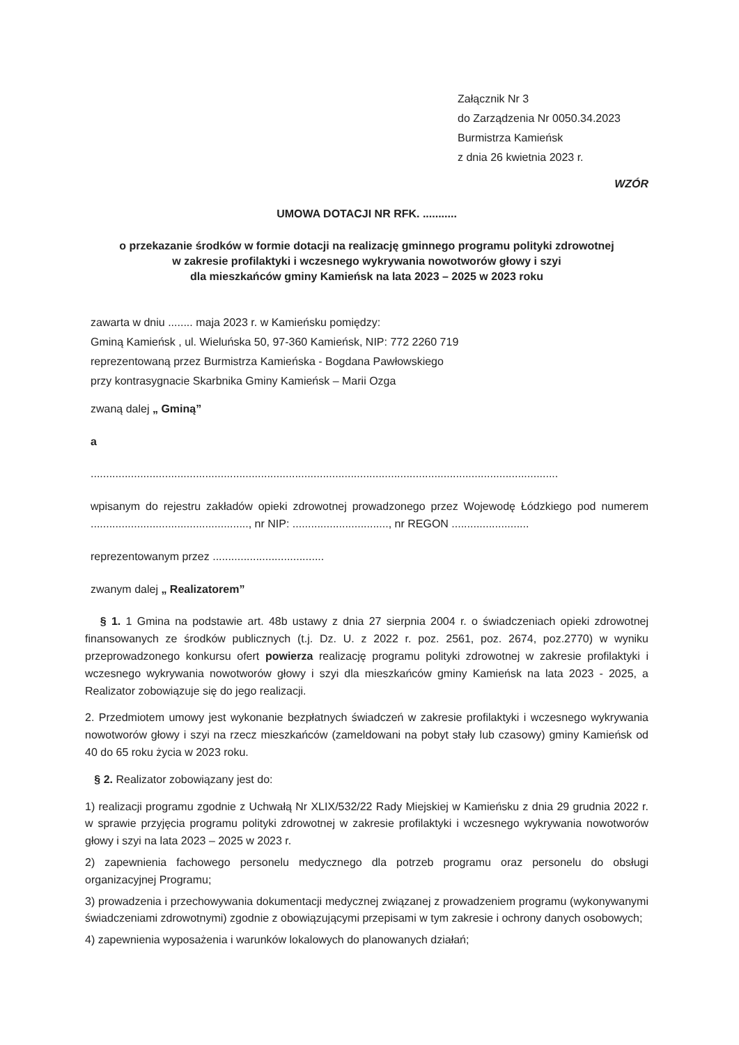Załącznik Nr 3
do Zarządzenia Nr 0050.34.2023
Burmistrza Kamieńsk
z dnia 26 kwietnia 2023 r.
WZÓR
UMOWA DOTACJI NR RFK. ...........
o przekazanie środków w formie dotacji na realizację gminnego programu polityki zdrowotnej
w zakresie profilaktyki i wczesnego wykrywania nowotworów głowy i szyi
dla mieszkańców gminy Kamieńsk na lata 2023 – 2025 w 2023 roku
zawarta w dniu ........ maja 2023 r. w Kamieńsku pomiędzy:
Gminą Kamieńsk , ul. Wieluńska 50, 97-360 Kamieńsk, NIP: 772 2260 719
reprezentowaną przez Burmistrza Kamieńska - Bogdana Pawłowskiego
przy kontrasygnacie Skarbnika Gminy Kamieńsk – Marii Ozga
zwaną dalej „ Gminą”
a
.......................................................................................................................................................
wpisanym do rejestru zakładów opieki zdrowotnej prowadzonego przez Wojewodę Łódzkiego pod numerem ..................................................., nr NIP: ..............................., nr REGON .........................
reprezentowanym przez ....................................
zwanym dalej „ Realizatorem”
§ 1. 1 Gmina na podstawie art. 48b ustawy z dnia 27 sierpnia 2004 r. o świadczeniach opieki zdrowotnej finansowanych ze środków publicznych (t.j. Dz. U. z 2022 r. poz. 2561, poz. 2674, poz.2770) w wyniku przeprowadzonego konkursu ofert powierza realizację programu polityki zdrowotnej w zakresie profilaktyki i wczesnego wykrywania nowotworów głowy i szyi dla mieszkańców gminy Kamieńsk na lata 2023 - 2025, a Realizator zobowiązuje się do jego realizacji.
2. Przedmiotem umowy jest wykonanie bezpłatnych świadczeń w zakresie profilaktyki i wczesnego wykrywania nowotworów głowy i szyi na rzecz mieszkańców (zameldowani na pobyt stały lub czasowy) gminy Kamieńsk od 40 do 65 roku życia w 2023 roku.
§ 2. Realizator zobowiązany jest do:
1) realizacji programu zgodnie z Uchwałą Nr XLIX/532/22 Rady Miejskiej w Kamieńsku z dnia 29 grudnia 2022 r. w sprawie przyjęcia programu polityki zdrowotnej w zakresie profilaktyki i wczesnego wykrywania nowotworów głowy i szyi na lata 2023 – 2025 w 2023 r.
2) zapewnienia fachowego personelu medycznego dla potrzeb programu oraz personelu do obsługi organizacyjnej Programu;
3) prowadzenia i przechowywania dokumentacji medycznej związanej z prowadzeniem programu (wykonywanymi świadczeniami zdrowotnymi) zgodnie z obowiązującymi przepisami w tym zakresie i ochrony danych osobowych;
4) zapewnienia wyposażenia i warunków lokalowych do planowanych działań;